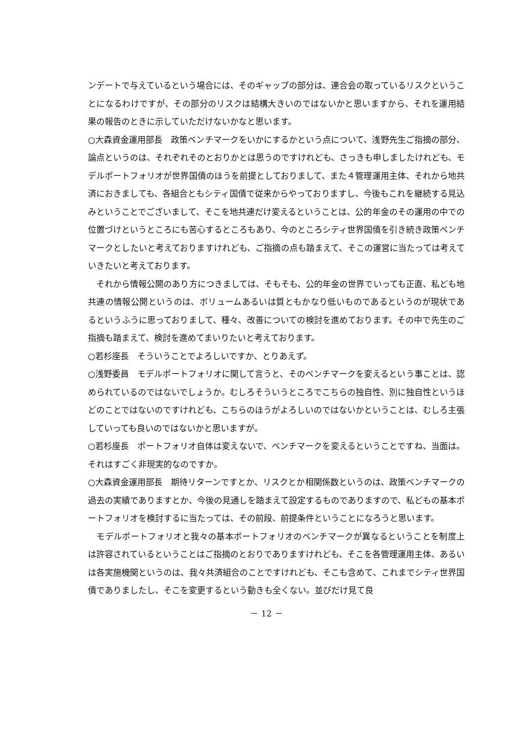ンデートで与えているという場合には、そのギャップの部分は、連合会の取っているリスクということになるわけですが、その部分のリスクは結構大きいのではないかと思いますから、それを運用結果の報告のときに示していただけないかなと思います。
○大森資金運用部長　政策ベンチマークをいかにするかという点について、浅野先生ご指摘の部分、論点というのは、それぞれそのとおりかとは思うのですけれども、さっきも申しましたけれども、モデルポートフォリオが世界国債のほうを前提としておりまして、また４管理運用主体、それから地共済におきましても、各組合ともシティ国債で従来からやっておりますし、今後もこれを継続する見込みということでございまして、そこを地共連だけ変えるということは、公的年金のその運用の中での位置づけというところにも苦心するところもあり、今のところシティ世界国債を引き続き政策ベンチマークとしたいと考えておりますけれども、ご指摘の点も踏まえて、そこの運営に当たっては考えていきたいと考えております。
　それから情報公開のあり方につきましては、そもそも、公的年金の世界でいっても正直、私ども地共連の情報公開というのは、ボリュームあるいは質ともかなり低いものであるというのが現状であるというふうに思っておりまして、種々、改善についての検討を進めております。その中で先生のご指摘も踏まえて、検討を進めてまいりたいと考えております。
○若杉座長　そういうことでよろしいですか、とりあえず。
○浅野委員　モデルポートフォリオに関して言うと、そのベンチマークを変えるという事ことは、認められているのではないでしょうか。むしろそういうところでこちらの独自性、別に独自性というほどのことではないのですけれども、こちらのほうがよろしいのではないかということは、むしろ主張していっても良いのではないかと思いますが。
○若杉座長　ポートフォリオ自体は変えないで、ベンチマークを変えるということですね、当面は。それはすごく非現実的なのですか。
○大森資金運用部長　期待リターンですとか、リスクとか相関係数というのは、政策ベンチマークの過去の実績でありますとか、今後の見通しを踏まえて設定するものでありますので、私どもの基本ポートフォリオを検討するに当たっては、その前段、前提条件ということになろうと思います。
　モデルポートフォリオと我々の基本ポートフォリオのベンチマークが異なるということを制度上は許容されているということはご指摘のとおりでありますけれども、そこを各管理運用主体、あるいは各実施機関というのは、我々共済組合のことですけれども、そこも含めて、これまでシティ世界国債でありましたし、そこを変更するという動きも全くない。並びだけ見て良
－ 12 －